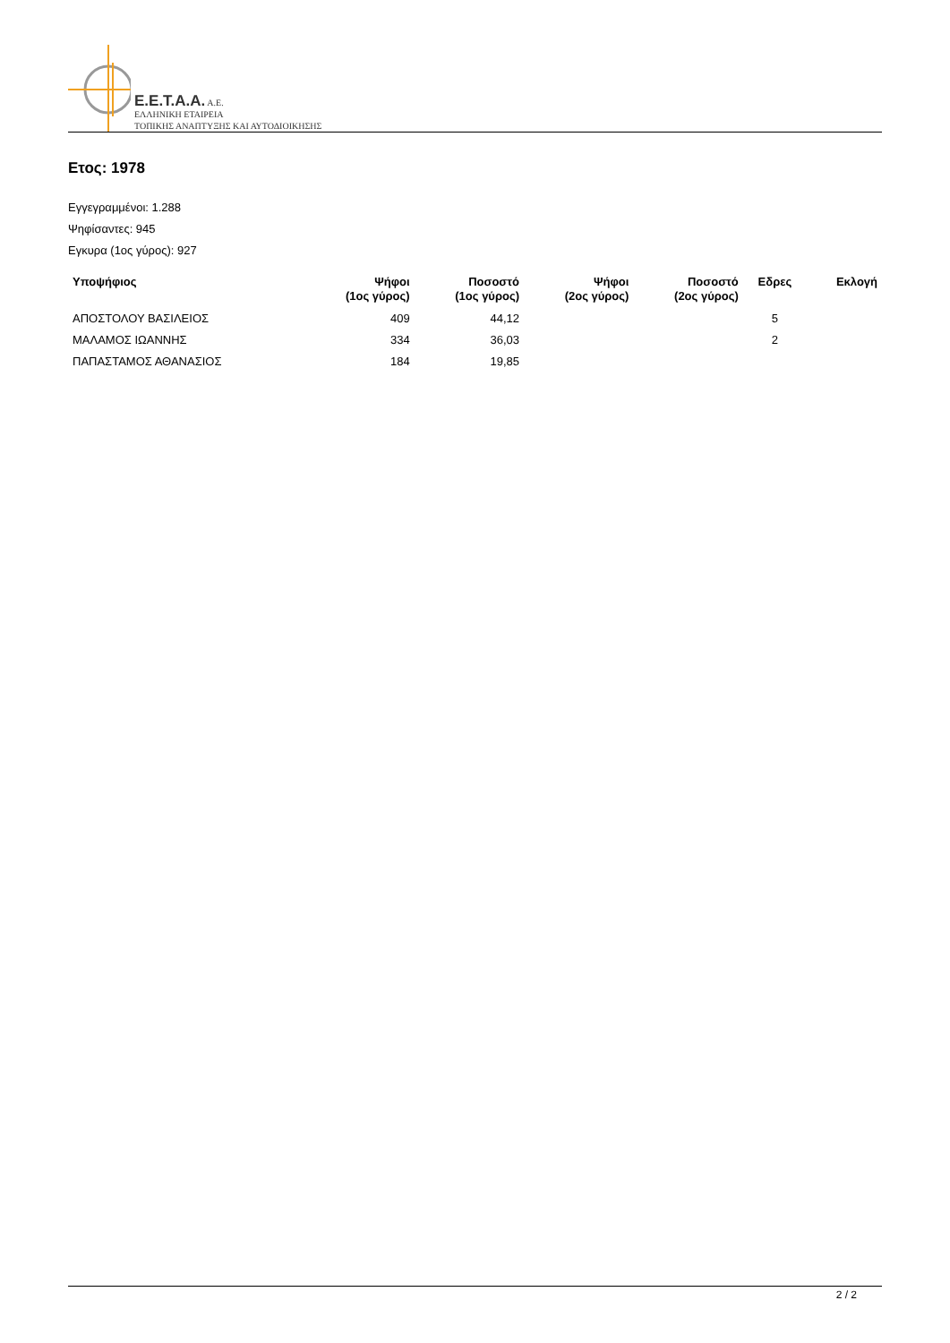E.E.T.A.A. A.E.
ΕΛΛΗΝΙΚΗ ΕΤΑΙΡΕΙΑ
ΤΟΠΙΚΗΣ ΑΝΑΠΤΥΞΗΣ ΚΑΙ ΑΥΤΟΔΙΟΙΚΗΣΗΣ
Ετος: 1978
Εγγεγραμμένοι: 1.288
Ψηφίσαντες: 945
Εγκυρα (1ος γύρος): 927
| Υποψήφιος | Ψήφοι (1ος γύρος) | Ποσοστό (1ος γύρος) | Ψήφοι (2ος γύρος) | Ποσοστό (2ος γύρος) | Εδρες | Εκλογή |
| --- | --- | --- | --- | --- | --- | --- |
| ΑΠΟΣΤΟΛΟΥ ΒΑΣΙΛΕΙΟΣ | 409 | 44,12 | | | 5 | |
| ΜΑΛΑΜΟΣ ΙΩΑΝΝΗΣ | 334 | 36,03 | | | 2 | |
| ΠΑΠΑΣΤΑΜΟΣ ΑΘΑΝΑΣΙΟΣ | 184 | 19,85 | | | | |
2 / 2